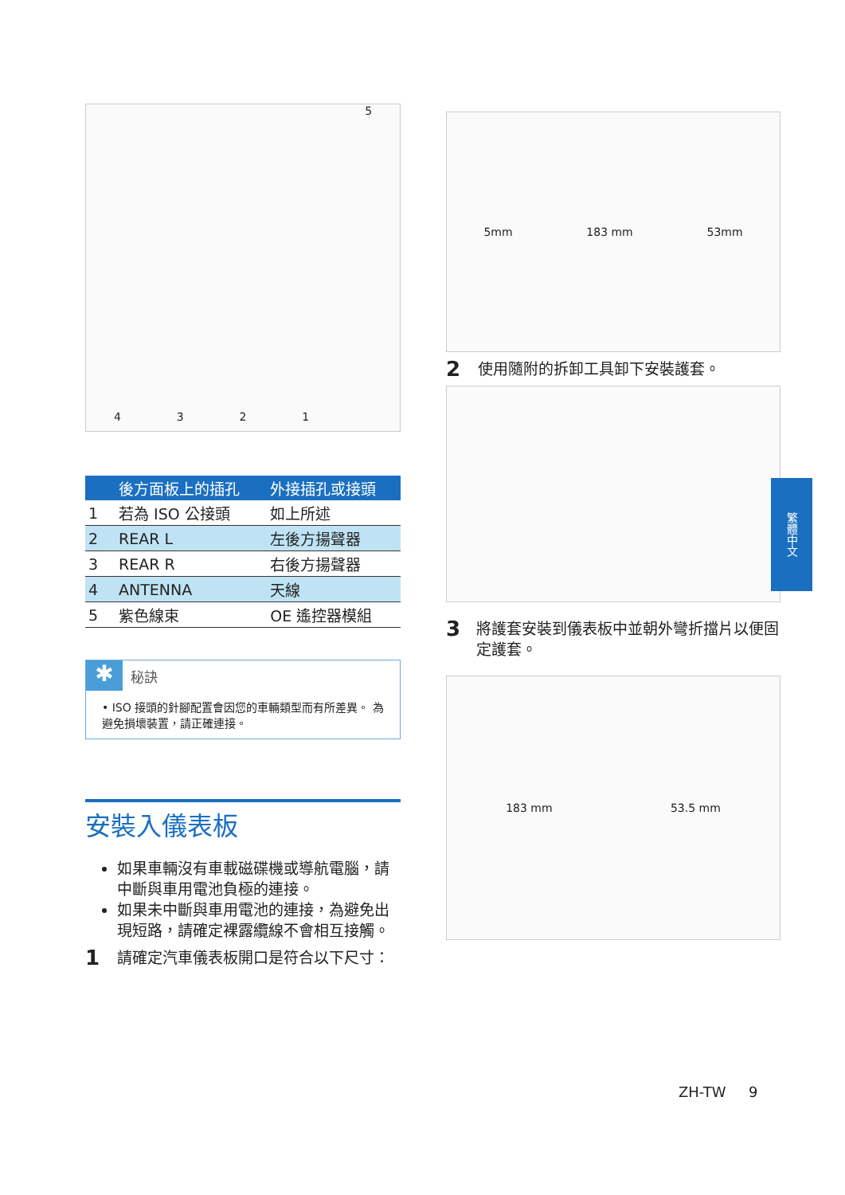43215
| | 後方面板上的插孔 | 外接插孔或接頭 |
| --- | --- | --- |
| 1 | 若為 ISO 公接頭 | 如上所述 |
| 2 | REAR L | 左後方揚聲器 |
| 3 | REAR R | 右後方揚聲器 |
| 4 | ANTENNA | 天線 |
| 5 | 紫色線束 | OE 遙控器模組 |
✱
秘訣
• ISO 接頭的針腳配置會因您的車輛類型而有所差異。 為避免損壞裝置，請正確連接。
安裝入儀表板
如果車輛沒有車載磁碟機或導航電腦，請中斷與車用電池負極的連接。
如果未中斷與車用電池的連接，為避免出現短路，請確定裸露纜線不會相互接觸。
1 請確定汽車儀表板開口是符合以下尺寸：
5mm 183 mm 53mm
2 使用隨附的拆卸工具卸下安裝護套。
3 將護套安裝到儀表板中並朝外彎折擋片以便固定護套。
183 mm 53.5 mm
繁體中文
ZH-TW 9